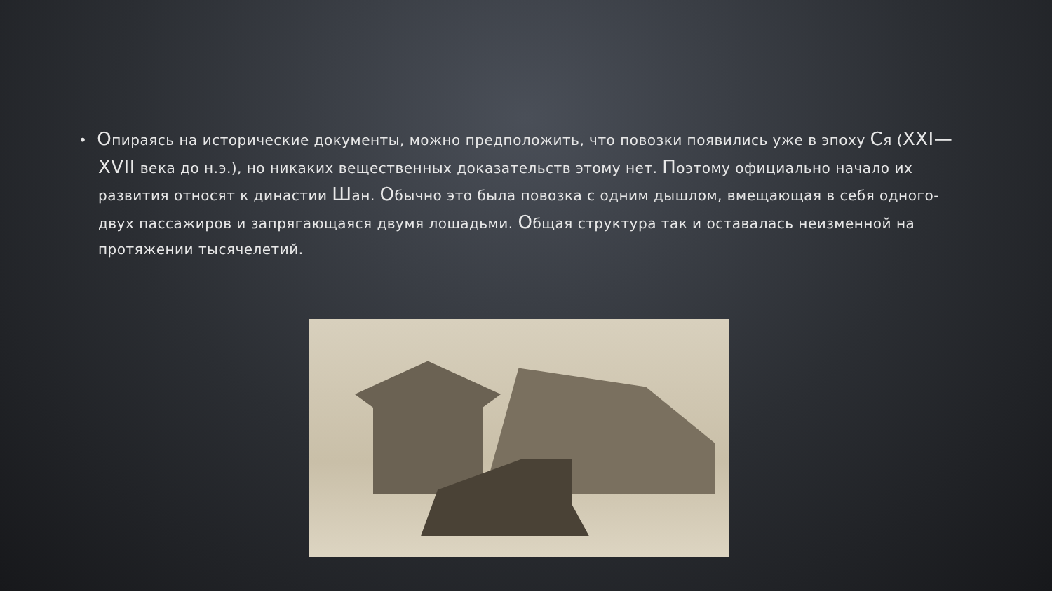• Опираясь на исторические документы, можно предположить, что повозки появились уже в эпоху Ся (XXI—XVII века до н.э.), но никаких вещественных доказательств этому нет. Поэтому официально начало их развития относят к династии Шан. Обычно это была повозка с одним дышлом, вмещающая в себя одного-двух пассажиров и запрягающаяся двумя лошадьми. Общая структура так и оставалась неизменной на протяжении тысячелетий.